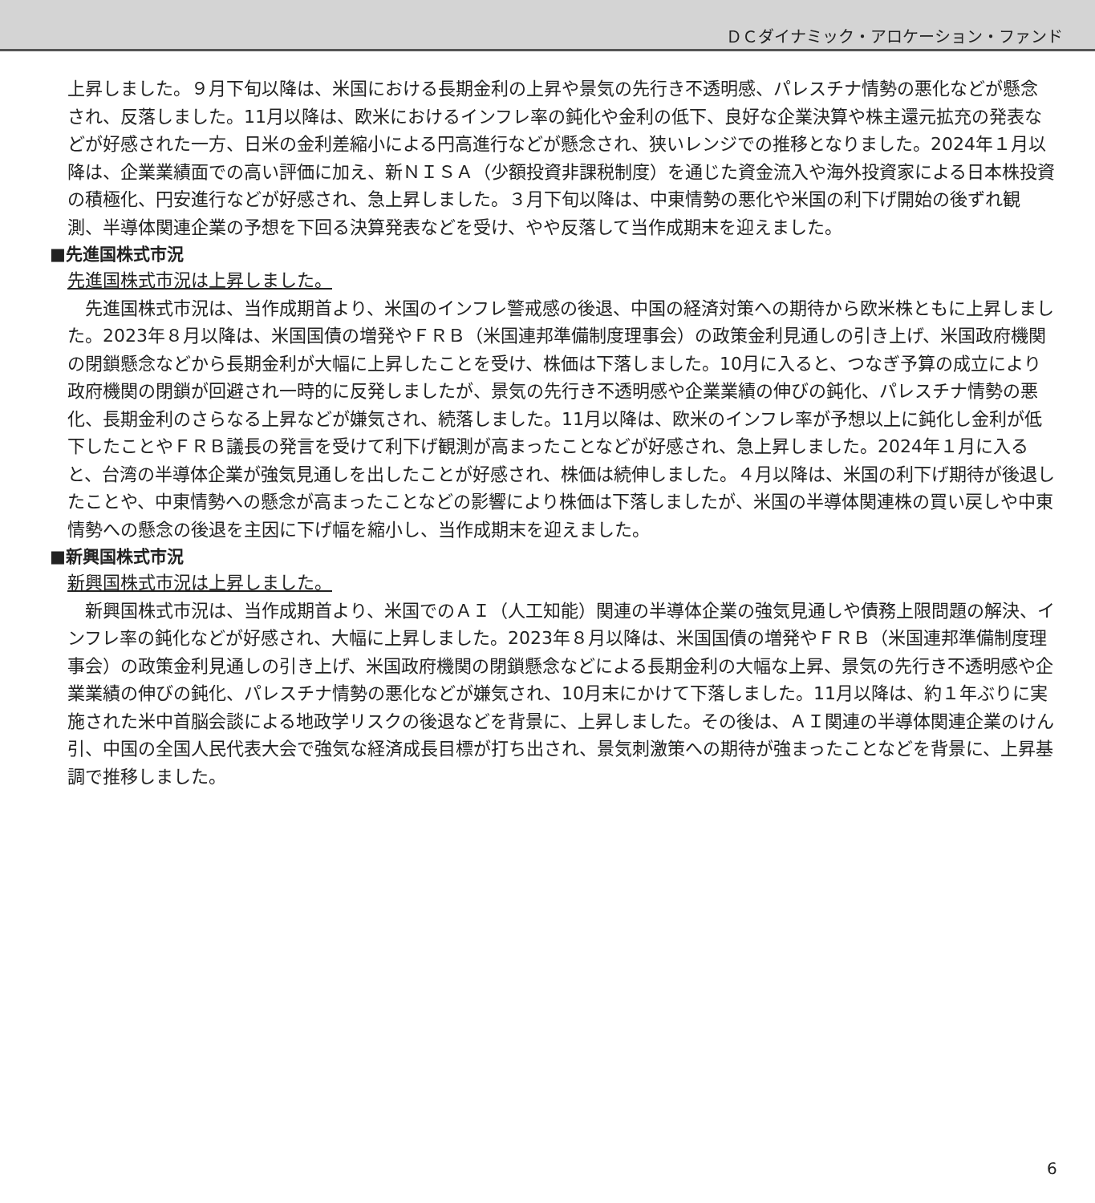ＤＣダイナミック・アロケーション・ファンド
上昇しました。９月下旬以降は、米国における長期金利の上昇や景気の先行き不透明感、パレスチナ情勢の悪化などが懸念され、反落しました。11月以降は、欧米におけるインフレ率の鈍化や金利の低下、良好な企業決算や株主還元拡充の発表などが好感された一方、日米の金利差縮小による円高進行などが懸念され、狭いレンジでの推移となりました。2024年１月以降は、企業業績面での高い評価に加え、新ＮＩＳＡ（少額投資非課税制度）を通じた資金流入や海外投資家による日本株投資の積極化、円安進行などが好感され、急上昇しました。３月下旬以降は、中東情勢の悪化や米国の利下げ開始の後ずれ観測、半導体関連企業の予想を下回る決算発表などを受け、やや反落して当作成期末を迎えました。
■先進国株式市況
先進国株式市況は上昇しました。
先進国株式市況は、当作成期首より、米国のインフレ警戒感の後退、中国の経済対策への期待から欧米株ともに上昇しました。2023年８月以降は、米国国債の増発やＦＲＢ（米国連邦準備制度理事会）の政策金利見通しの引き上げ、米国政府機関の閉鎖懸念などから長期金利が大幅に上昇したことを受け、株価は下落しました。10月に入ると、つなぎ予算の成立により政府機関の閉鎖が回避され一時的に反発しましたが、景気の先行き不透明感や企業業績の伸びの鈍化、パレスチナ情勢の悪化、長期金利のさらなる上昇などが嫌気され、続落しました。11月以降は、欧米のインフレ率が予想以上に鈍化し金利が低下したことやＦＲＢ議長の発言を受けて利下げ観測が高まったことなどが好感され、急上昇しました。2024年１月に入ると、台湾の半導体企業が強気見通しを出したことが好感され、株価は続伸しました。４月以降は、米国の利下げ期待が後退したことや、中東情勢への懸念が高まったことなどの影響により株価は下落しましたが、米国の半導体関連株の買い戻しや中東情勢への懸念の後退を主因に下げ幅を縮小し、当作成期末を迎えました。
■新興国株式市況
新興国株式市況は上昇しました。
新興国株式市況は、当作成期首より、米国でのＡＩ（人工知能）関連の半導体企業の強気見通しや債務上限問題の解決、インフレ率の鈍化などが好感され、大幅に上昇しました。2023年８月以降は、米国国債の増発やＦＲＢ（米国連邦準備制度理事会）の政策金利見通しの引き上げ、米国政府機関の閉鎖懸念などによる長期金利の大幅な上昇、景気の先行き不透明感や企業業績の伸びの鈍化、パレスチナ情勢の悪化などが嫌気され、10月末にかけて下落しました。11月以降は、約１年ぶりに実施された米中首脳会談による地政学リスクの後退などを背景に、上昇しました。その後は、ＡＩ関連の半導体関連企業のけん引、中国の全国人民代表大会で強気な経済成長目標が打ち出され、景気刺激策への期待が強まったことなどを背景に、上昇基調で推移しました。
6